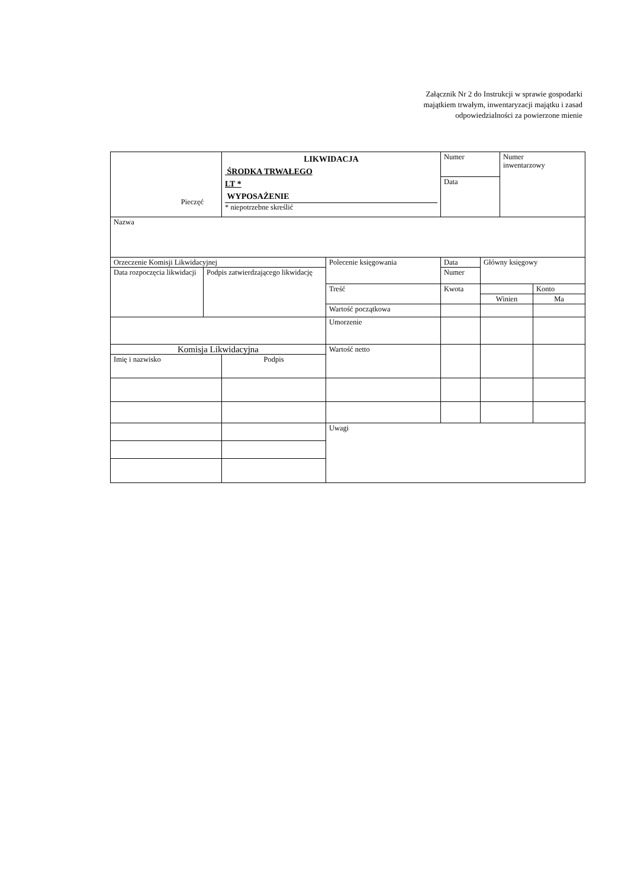Załącznik Nr 2 do Instrukcji w sprawie gospodarki
majątkiem trwałym, inwentaryzacji majątku i zasad
odpowiedzialności za powierzone mienie
| Pieczęć | | LIKWIDACJA ŚRODKA TRWAŁEGO LT * WYPOSAŻENIE * niepotrzebne skreślić | | Numer | | Numer inwentarzowy | |
| | | | | Data | | | |
| Nazwa | | | | | | | |
| Orzeczenie Komisji Likwidacyjnej | | | Polecenie księgowania | Data | Główny księgowy | | |
| Data rozpoczęcia likwidacji | Podpis zatwierdzającego likwidację | | | Numer | | | |
| | | | Treść | Kwota | | | Konto |
| | | | | | Winien | | Ma |
| | | | Wartość początkowa | | | | |
| | | | Umorzenie | | | | |
| Komisja Likwidacyjna | | | Wartość netto | | | | |
| Imię i nazwisko | | Podpis | | | | | |
| | | | Uwagi | | | | |